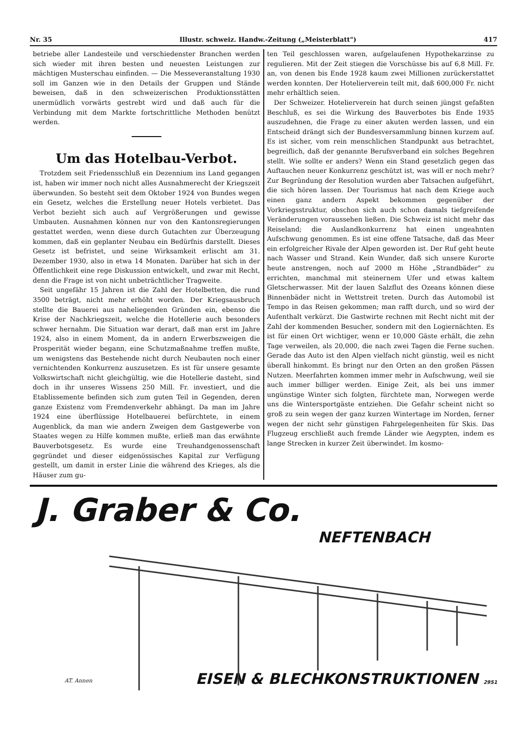Nr. 35 Illustr. schweiz. Handw.-Zeitung („Meisterblatt") 417
betriebe aller Landesteile und verschiedenster Branchen werden sich wieder mit ihren besten und neuesten Leistungen zur mächtigen Musterschau einfinden. — Die Messeveranstaltung 1930 soll im Ganzen wie in den Details der Gruppen und Stände beweisen, daß in den schweizerischen Produktionsstätten unermüdlich vorwärts gestrebt wird und daß auch für die Verbindung mit dem Markte fortschrittliche Methoden benützt werden.
Um das Hotelbau-Verbot.
Trotzdem seit Friedensschluß ein Dezennium ins Land gegangen ist, haben wir immer noch nicht alles Ausnahmerecht der Kriegszeit überwunden. So besteht seit dem Oktober 1924 von Bundes wegen ein Gesetz, welches die Erstellung neuer Hotels verbietet. Das Verbot bezieht sich auch auf Vergrößerungen und gewisse Umbauten. Ausnahmen können nur von den Kantonsregierungen gestattet werden, wenn diese durch Gutachten zur Überzeugung kommen, daß ein geplanter Neubau ein Bedürfnis darstellt. Dieses Gesetz ist befristet, und seine Wirksamkeit erlischt am 31. Dezember 1930, also in etwa 14 Monaten. Darüber hat sich in der Öffentlichkeit eine rege Diskussion entwickelt, und zwar mit Recht, denn die Frage ist von nicht unbeträchtlicher Tragweite.
Seit ungefähr 15 Jahren ist die Zahl der Hotelbetten, die rund 3500 beträgt, nicht mehr erhöht worden. Der Kriegsausbruch stellte die Bauerei aus naheliegenden Gründen ein, ebenso die Krise der Nachkriegszeit, welche die Hotellerie auch besonders schwer hernahm. Die Situation war derart, daß man erst im Jahre 1924, also in einem Moment, da in andern Erwerbszweigen die Prosperität wieder begann, eine Schutzmaßnahme treffen mußte, um wenigstens das Bestehende nicht durch Neubauten noch einer vernichtenden Konkurrenz auszusetzen. Es ist für unsere gesamte Volkswirtschaft nicht gleichgültig, wie die Hotellerie dasteht, sind doch in ihr unseres Wissens 250 Mill. Fr. investiert, und die Etablissemente befinden sich zum guten Teil in Gegenden, deren ganze Existenz vom Fremdenverkehr abhängt. Da man im Jahre 1924 eine überflüssige Hotelbauerei befürchtete, in einem Augenblick, da man wie andern Zweigen dem Gastgewerbe von Staates wegen zu Hilfe kommen mußte, erließ man das erwähnte Bauverbotsgesetz. Es wurde eine Treuhandgenossenschaft gegründet und dieser eidgenössisches Kapital zur Verfügung gestellt, um damit in erster Linie die während des Krieges, als die Häuser zum gu-
ten Teil geschlossen waren, aufgelaufenen Hypothekarzinse zu regulieren. Mit der Zeit stiegen die Vorschüsse bis auf 6,8 Mill. Fr. an, von denen bis Ende 1928 kaum zwei Millionen zurückerstattet werden konnten. Der Hotelierverein teilt mit, daß 600,000 Fr. nicht mehr erhältlich seien.
Der Schweizer. Hotelierverein hat durch seinen jüngst gefaßten Beschluß, es sei die Wirkung des Bauverbotes bis Ende 1935 auszudehnen, die Frage zu einer akuten werden lassen, und ein Entscheid drängt sich der Bundesversammlung binnen kurzem auf. Es ist sicher, vom rein menschlichen Standpunkt aus betrachtet, begreiflich, daß der genannte Berufsverband ein solches Begehren stellt. Wie sollte er anders? Wenn ein Stand gesetzlich gegen das Auftauchen neuer Konkurrenz geschützt ist, was will er noch mehr? Zur Begründung der Resolution wurden aber Tatsachen aufgeführt, die sich hören lassen. Der Tourismus hat nach dem Kriege auch einen ganz andern Aspekt bekommen gegenüber der Vorkriegsstruktur, obschon sich auch schon damals tiefgreifende Veränderungen voraussehen ließen. Die Schweiz ist nicht mehr das Reiseland; die Auslandkonkurrenz hat einen ungeahnten Aufschwung genommen. Es ist eine offene Tatsache, daß das Meer ein erfolgreicher Rivale der Alpen geworden ist. Der Ruf geht heute nach Wasser und Strand. Kein Wunder, daß sich unsere Kurorte heute anstrengen, noch auf 2000 m Höhe „Strandbäder" zu errichten, manchmal mit steinernem Ufer und etwas kaltem Gletscherwasser. Mit der lauen Salzflut des Ozeans können diese Binnenbäder nicht in Wettstreit treten. Durch das Automobil ist Tempo in das Reisen gekommen; man rafft durch, und so wird der Aufenthalt verkürzt. Die Gastwirte rechnen mit Recht nicht mit der Zahl der kommenden Besucher, sondern mit den Logiernächten. Es ist für einen Ort wichtiger, wenn er 10,000 Gäste erhält, die zehn Tage verweilen, als 20,000, die nach zwei Tagen die Ferne suchen. Gerade das Auto ist den Alpen vielfach nicht günstig, weil es nicht überall hinkommt. Es bringt nur den Orten an den großen Pässen Nutzen. Meerfahrten kommen immer mehr in Aufschwung, weil sie auch immer billiger werden. Einige Zeit, als bei uns immer ungünstige Winter sich folgten, fürchtete man, Norwegen werde uns die Wintersportgäste entziehen. Die Gefahr scheint nicht so groß zu sein wegen der ganz kurzen Wintertage im Norden, ferner wegen der nicht sehr günstigen Fahrgelegenheiten für Skis. Das Flugzeug erschließt auch fremde Länder wie Aegypten, indem es lange Strecken in kurzer Zeit überwindet. Im kosmo-
J. Graber & Co.
NEFTENBACH
EISEN & BLECHKONSTRUKTIONEN 2951
AT. Annen